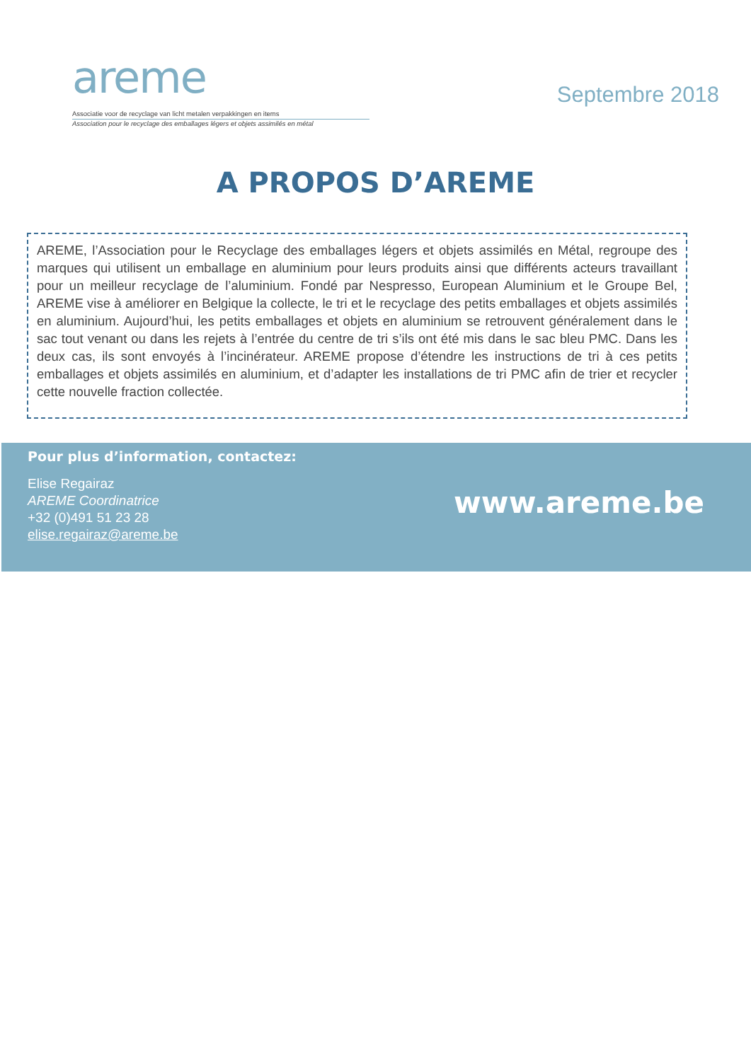areme
Associatie voor de recyclage van licht metalen verpakkingen en items
Association pour le recyclage des emballages légers et objets assimilés en métal
Septembre 2018
A PROPOS D’AREME
AREME, l’Association pour le Recyclage des emballages légers et objets assimilés en Métal, regroupe des marques qui utilisent un emballage en aluminium pour leurs produits ainsi que différents acteurs travaillant pour un meilleur recyclage de l’aluminium. Fondé par Nespresso, European Aluminium et le Groupe Bel, AREME vise à améliorer en Belgique la collecte, le tri et le recyclage des petits emballages et objets assimilés en aluminium. Aujourd’hui, les petits emballages et objets en aluminium se retrouvent généralement dans le sac tout venant ou dans les rejets à l’entrée du centre de tri s’ils ont été mis dans le sac bleu PMC. Dans les deux cas, ils sont envoyés à l’incinérateur. AREME propose d’étendre les instructions de tri à ces petits emballages et objets assimilés en aluminium, et d’adapter les installations de tri PMC afin de trier et recycler cette nouvelle fraction collectée.
Pour plus d’information, contactez:
Elise Regairaz
AREME Coordinatrice
+32 (0)491 51 23 28
elise.regairaz@areme.be
www.areme.be